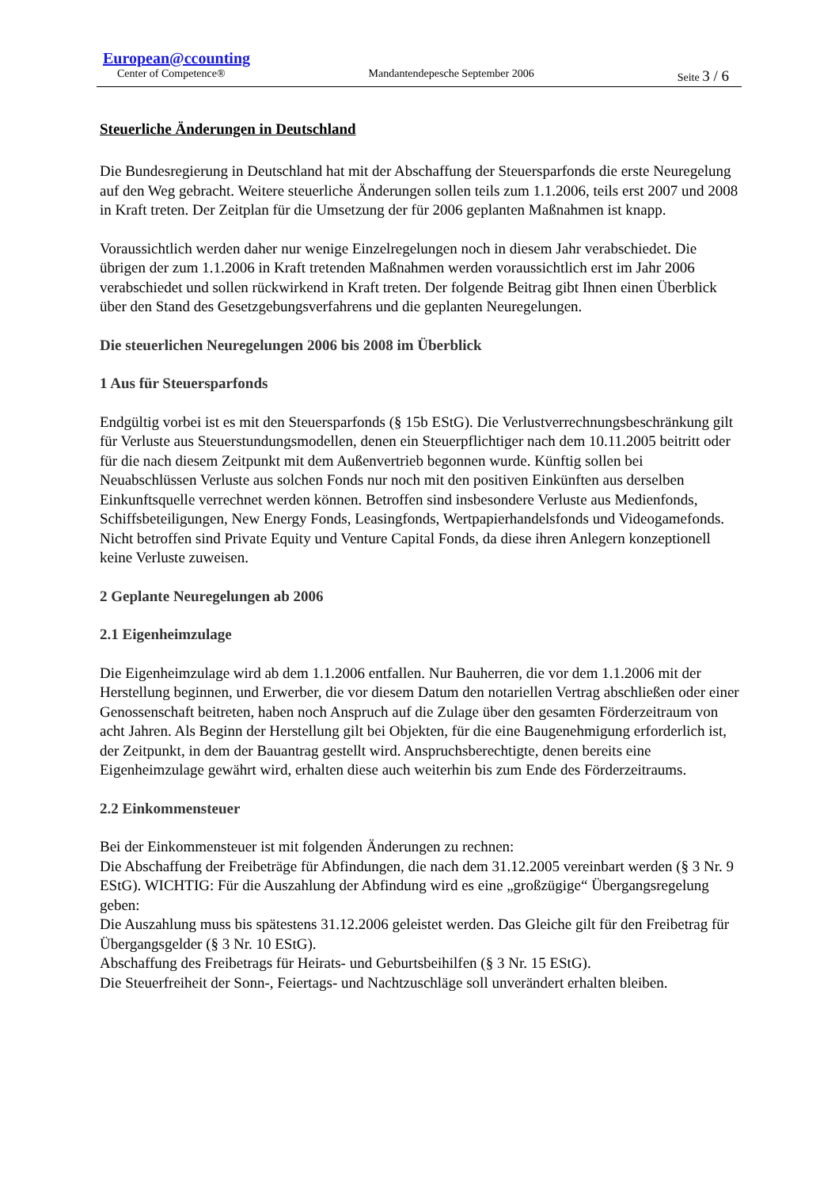European@ccounting
Center of Competence® Mandantendepesche September 2006 Seite 3 / 6
Steuerliche Änderungen in Deutschland
Die Bundesregierung in Deutschland hat mit der Abschaffung der Steuersparfonds die erste Neuregelung auf den Weg gebracht. Weitere steuerliche Änderungen sollen teils zum 1.1.2006, teils erst 2007 und 2008 in Kraft treten. Der Zeitplan für die Umsetzung der für 2006 geplanten Maßnahmen ist knapp.
Voraussichtlich werden daher nur wenige Einzelregelungen noch in diesem Jahr verabschiedet. Die übrigen der zum 1.1.2006 in Kraft tretenden Maßnahmen werden voraussichtlich erst im Jahr 2006 verabschiedet und sollen rückwirkend in Kraft treten. Der folgende Beitrag gibt Ihnen einen Überblick über den Stand des Gesetzgebungsverfahrens und die geplanten Neuregelungen.
Die steuerlichen Neuregelungen 2006 bis 2008 im Überblick
1 Aus für Steuersparfonds
Endgültig vorbei ist es mit den Steuersparfonds (§ 15b EStG). Die Verlustverrechnungsbeschränkung gilt für Verluste aus Steuerstundungsmodellen, denen ein Steuerpflichtiger nach dem 10.11.2005 beitritt oder für die nach diesem Zeitpunkt mit dem Außenvertrieb begonnen wurde. Künftig sollen bei Neuabschlüssen Verluste aus solchen Fonds nur noch mit den positiven Einkünften aus derselben Einkunftsquelle verrechnet werden können. Betroffen sind insbesondere Verluste aus Medienfonds, Schiffsbeteiligungen, New Energy Fonds, Leasingfonds, Wertpapierhandelsfonds und Videogamefonds. Nicht betroffen sind Private Equity und Venture Capital Fonds, da diese ihren Anlegern konzeptionell keine Verluste zuweisen.
2 Geplante Neuregelungen ab 2006
2.1 Eigenheimzulage
Die Eigenheimzulage wird ab dem 1.1.2006 entfallen. Nur Bauherren, die vor dem 1.1.2006 mit der Herstellung beginnen, und Erwerber, die vor diesem Datum den notariellen Vertrag abschließen oder einer Genossenschaft beitreten, haben noch Anspruch auf die Zulage über den gesamten Förderzeitraum von acht Jahren. Als Beginn der Herstellung gilt bei Objekten, für die eine Baugenehmigung erforderlich ist, der Zeitpunkt, in dem der Bauantrag gestellt wird. Anspruchsberechtigte, denen bereits eine Eigenheimzulage gewährt wird, erhalten diese auch weiterhin bis zum Ende des Förderzeitraums.
2.2 Einkommensteuer
Bei der Einkommensteuer ist mit folgenden Änderungen zu rechnen:
Die Abschaffung der Freibeträge für Abfindungen, die nach dem 31.12.2005 vereinbart werden (§ 3 Nr. 9 EStG). WICHTIG: Für die Auszahlung der Abfindung wird es eine „großzügige“ Übergangsregelung geben:
Die Auszahlung muss bis spätestens 31.12.2006 geleistet werden. Das Gleiche gilt für den Freibetrag für Übergangsgelder (§ 3 Nr. 10 EStG).
Abschaffung des Freibetrags für Heirats- und Geburtsbeihilfen (§ 3 Nr. 15 EStG).
Die Steuerfreiheit der Sonn-, Feiertags- und Nachtzuschläge soll unverändert erhalten bleiben.